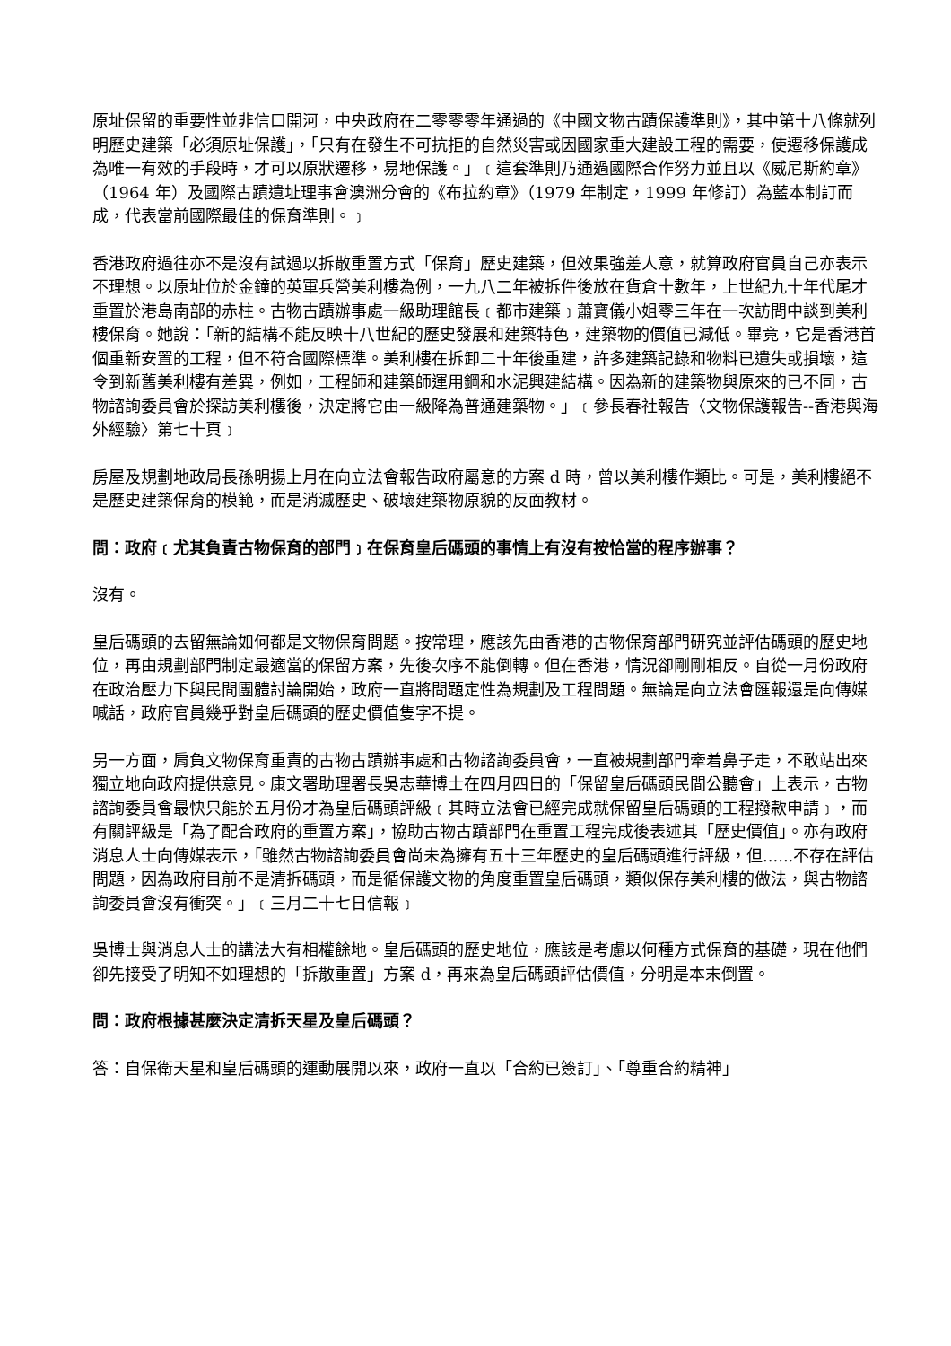原址保留的重要性並非信口開河，中央政府在二零零零年通過的《中國文物古蹟保護準則》，其中第十八條就列明歷史建築「必須原址保護」，「只有在發生不可抗拒的自然災害或因國家重大建設工程的需要，使遷移保護成為唯一有效的手段時，才可以原狀遷移，易地保護。」﹝這套準則乃通過國際合作努力並且以《威尼斯約章》（1964 年）及國際古蹟遺址理事會澳洲分會的《布拉約章》（1979 年制定，1999 年修訂）為藍本制訂而成，代表當前國際最佳的保育準則。﹞
香港政府過往亦不是沒有試過以拆散重置方式「保育」歷史建築，但效果強差人意，就算政府官員自己亦表示不理想。以原址位於金鐘的英軍兵營美利樓為例，一九八二年被拆件後放在貨倉十數年，上世紀九十年代尾才重置於港島南部的赤柱。古物古蹟辦事處一級助理館長﹝都市建築﹞蕭寶儀小姐零三年在一次訪問中談到美利樓保育。她說：「新的結構不能反映十八世紀的歷史發展和建築特色，建築物的價值已減低。畢竟，它是香港首個重新安置的工程，但不符合國際標準。美利樓在拆卸二十年後重建，許多建築記錄和物料已遺失或損壞，這令到新舊美利樓有差異，例如，工程師和建築師運用鋼和水泥興建結構。因為新的建築物與原來的已不同，古物諮詢委員會於探訪美利樓後，決定將它由一級降為普通建築物。」﹝參長春社報告〈文物保護報告--香港與海外經驗〉第七十頁﹞
房屋及規劃地政局長孫明揚上月在向立法會報告政府屬意的方案 d 時，曾以美利樓作類比。可是，美利樓絕不是歷史建築保育的模範，而是消滅歷史、破壞建築物原貌的反面教材。
問：政府﹝尤其負責古物保育的部門﹞在保育皇后碼頭的事情上有沒有按恰當的程序辦事？
沒有。
皇后碼頭的去留無論如何都是文物保育問題。按常理，應該先由香港的古物保育部門研究並評估碼頭的歷史地位，再由規劃部門制定最適當的保留方案，先後次序不能倒轉。但在香港，情況卻剛剛相反。自從一月份政府在政治壓力下與民間團體討論開始，政府一直將問題定性為規劃及工程問題。無論是向立法會匯報還是向傳媒喊話，政府官員幾乎對皇后碼頭的歷史價值隻字不提。
另一方面，肩負文物保育重責的古物古蹟辦事處和古物諮詢委員會，一直被規劃部門牽着鼻子走，不敢站出來獨立地向政府提供意見。康文署助理署長吳志華博士在四月四日的「保留皇后碼頭民間公聽會」上表示，古物諮詢委員會最快只能於五月份才為皇后碼頭評級﹝其時立法會已經完成就保留皇后碼頭的工程撥款申請﹞，而有關評級是「為了配合政府的重置方案」，協助古物古蹟部門在重置工程完成後表述其「歷史價值」。亦有政府消息人士向傳媒表示，「雖然古物諮詢委員會尚未為擁有五十三年歷史的皇后碼頭進行評級，但......不存在評估問題，因為政府目前不是清拆碼頭，而是循保護文物的角度重置皇后碼頭，類似保存美利樓的做法，與古物諮詢委員會沒有衝突。」﹝三月二十七日信報﹞
吳博士與消息人士的講法大有相權餘地。皇后碼頭的歷史地位，應該是考慮以何種方式保育的基礎，現在他們卻先接受了明知不如理想的「拆散重置」方案 d，再來為皇后碼頭評估價值，分明是本末倒置。
問：政府根據甚麼決定清拆天星及皇后碼頭？
答：自保衛天星和皇后碼頭的運動展開以來，政府一直以「合約已簽訂」、「尊重合約精神」